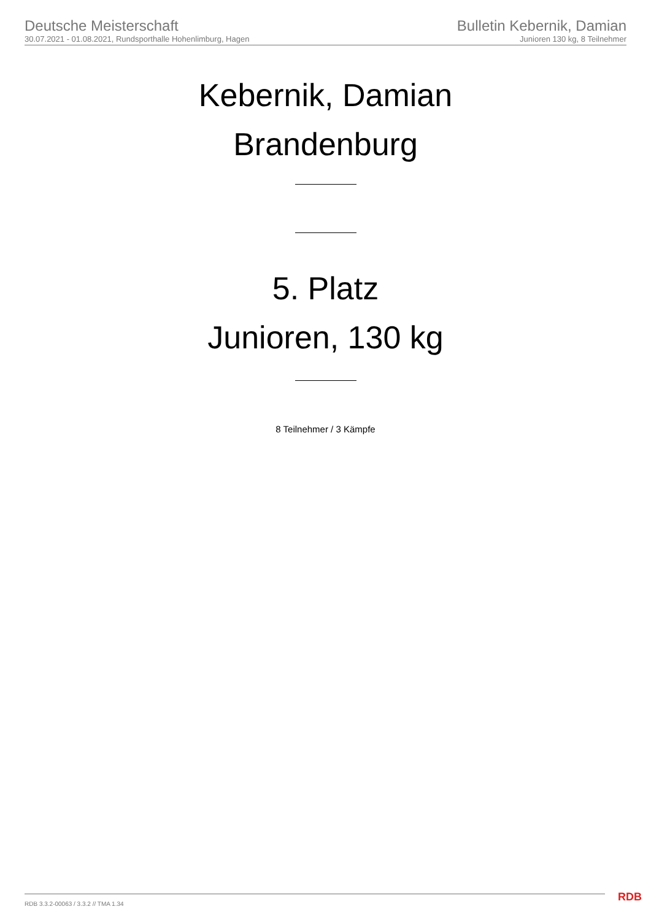Deutsche Meisterschaft
30.07.2021 - 01.08.2021, Rundsporthalle Hohenlimburg, Hagen
Bulletin Kebernik, Damian
Junioren 130 kg, 8 Teilnehmer
Kebernik, Damian
Brandenburg
5. Platz
Junioren, 130 kg
8 Teilnehmer / 3 Kämpfe
RDB 3.3.2-00063 / 3.3.2 // TMA 1.34
RDB